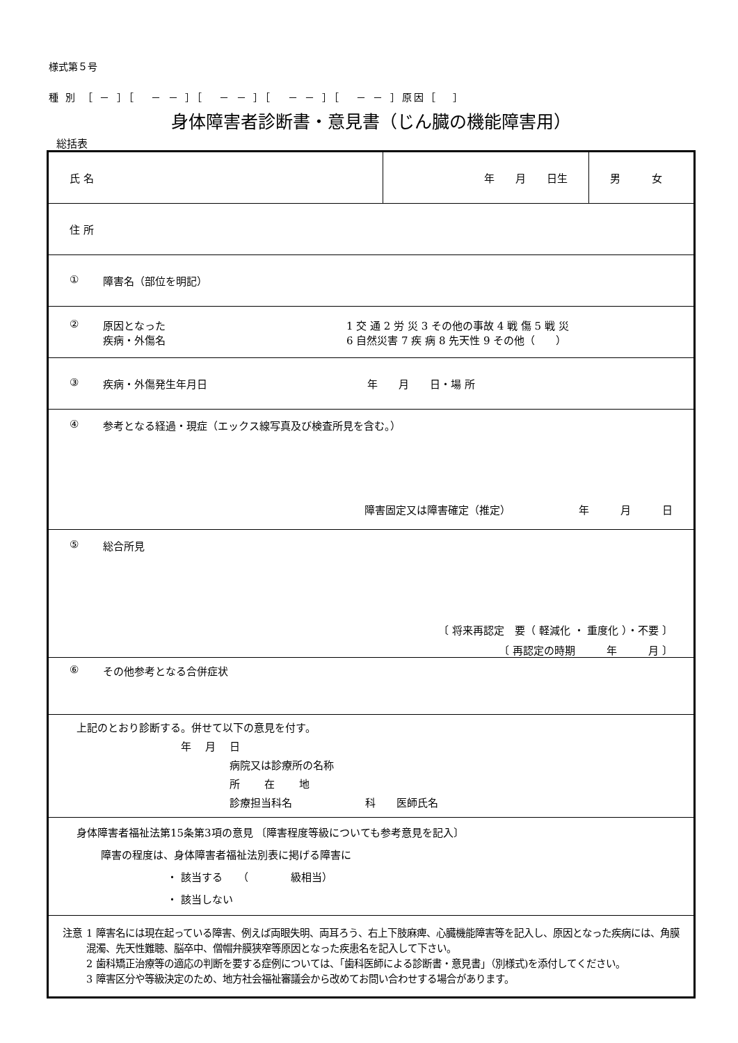様式第５号
種 別 ［ － ］［ － － ］［ － － ］［ － － ］［ － － ］原因［ ］
身体障害者診断書・意見書（じん臓の機能障害用）
総括表
| 氏 名 | 年 月 日生 | 男 女 |
| 住 所 | | |
| ① 障害名（部位を明記） | | |
| ② 原因となった 疾病・外傷名 1 交 通 2 労 災 3 その他の事故 4 戦 傷 5 戦 災 6 自然災害 7 疾 病 8 先天性 9 その他（ ） | | |
| ③ 疾病・外傷発生年月日 年 月 日・場 所 | | |
| ④ 参考となる経過・現症（エックス線写真及び検査所見を含む。） 障害固定又は障害確定（推定） 年 月 日 | | |
| ⑤ 総合所見 〔 将来再認定 要（ 軽減化 ・ 重度化 ）・不要 〕 〔 再認定の時期 年 月 〕 | | |
| ⑥ その他参考となる合併症状 | | |
| 上記のとおり診断する。併せて以下の意見を付す。 年 月 日 病院又は診療所の名称 所 在 地 診療担当科名 科 医師氏名 | | |
| 身体障害者福祉法第15条第3項の意見 〔障害程度等級についても参考意見を記入〕 障害の程度は、身体障害者福祉法別表に掲げる障害に ・ 該当する （ 級相当） ・ 該当しない | | |
| 注意 1 障害名には現在起っている障害、例えば両眼失明、両耳ろう、右上下肢麻痺、心臓機能障害等を記入し、原因となった疾病には、角膜混濁、先天性難聴、脳卒中、僧帽弁膜狭窄等原因となった疾患名を記入して下さい。 2 歯科矯正治療等の適応の判断を要する症例については、「歯科医師による診断書・意見書」（別様式)を添付してください。 3 障害区分や等級決定のため、地方社会福祉審議会から改めてお問い合わせする場合があります。 | | |